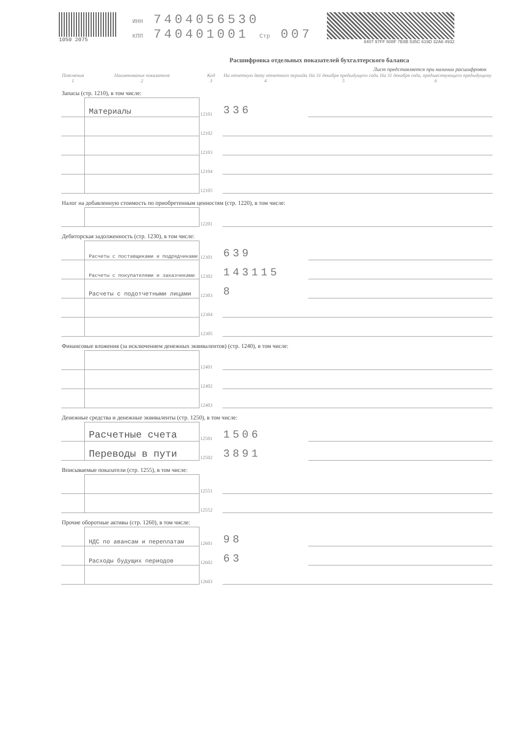1050 2075 ИНН 7404056530
КПП 740401001 Стр 007
8407 97FF 508F 7E8B 535C 619D 32A6 4932
Расшифровка отдельных показателей бухгалтерского баланса
Лист представляется при наличии расшифровок
| Пояснения 1 | Наименование показателя 2 | Код 3 | На отчетную дату отчетного периода 4 | На 31 декабря предыдущего года 5 | На 31 декабря года, предшествующего предыдущему 6 |
| --- | --- | --- | --- | --- | --- |
| Запасы (стр. 1210), в том числе: | | | | | |
| | Материалы | 12101 | 336 | | |
| | | 12102 | | | |
| | | 12103 | | | |
| | | 12104 | | | |
| | | 12105 | | | |
| Налог на добавленную стоимость по приобретенным ценностям (стр. 1220), в том числе: | | | | | |
| | | 12201 | | | |
| Дебиторская задолженность (стр. 1230), в том числе: | | | | | |
| | Расчеты с поставщиками и подрядчиками | 12301 | 639 | | |
| | Расчеты с покупателями и заказчиками | 12302 | 143115 | | |
| | Расчеты с подотчетными лицами | 12303 | 8 | | |
| | | 12304 | | | |
| | | 12305 | | | |
| Финансовые вложения (за исключением денежных эквивалентов) (стр. 1240), в том числе: | | | | | |
| | | 12401 | | | |
| | | 12402 | | | |
| | | 12403 | | | |
| Денежные средства и денежные эквиваленты (стр. 1250), в том числе: | | | | | |
| | Расчетные счета | 12501 | 1506 | | |
| | Переводы в пути | 12502 | 3891 | | |
| Вписываемые показатели (стр. 1255), в том числе: | | | | | |
| | | 12551 | | | |
| | | 12552 | | | |
| Прочие оборотные активы (стр. 1260), в том числе: | | | | | |
| | НДС по авансам и переплатам | 12601 | 98 | | |
| | Расходы будущих периодов | 12602 | 63 | | |
| | | 12603 | | | |